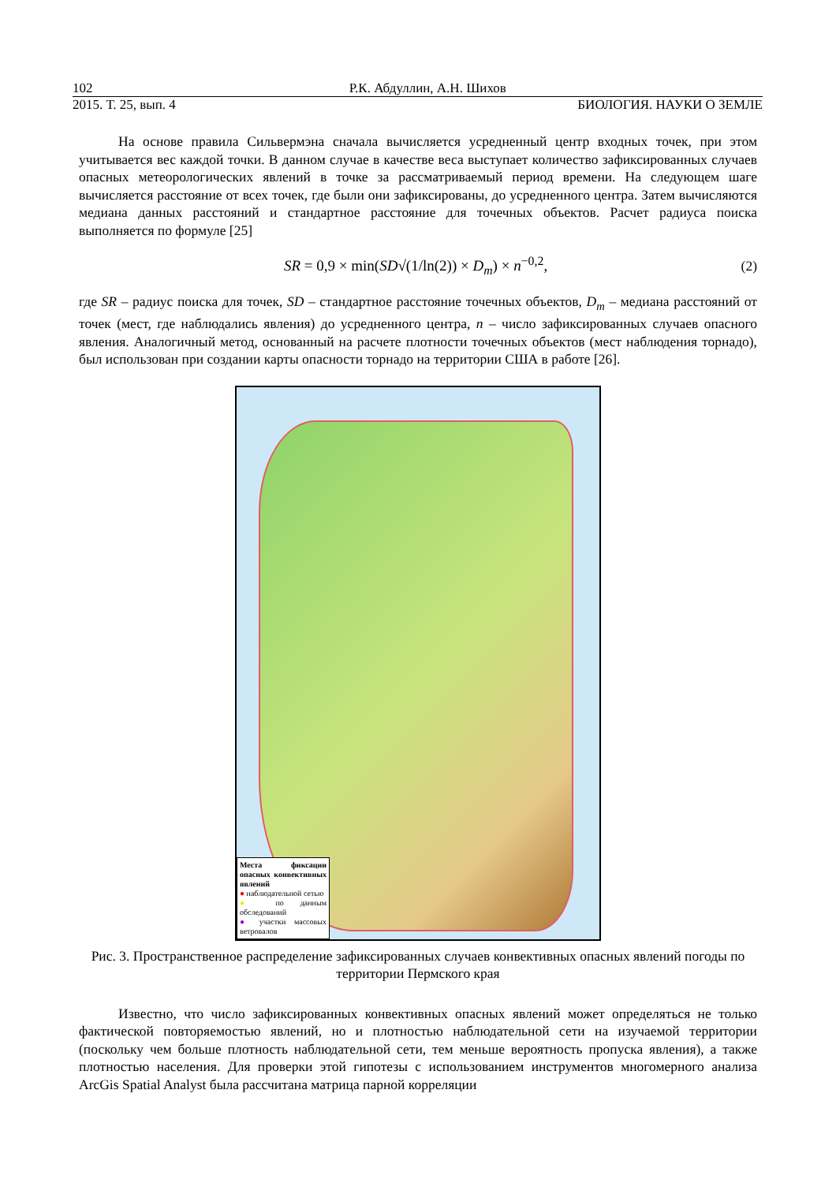102 Р.К. Абдуллин, А.Н. Шихов
2015. Т. 25, вып. 4 БИОЛОГИЯ. НАУКИ О ЗЕМЛЕ
На основе правила Сильвермэна сначала вычисляется усредненный центр входных точек, при этом учитывается вес каждой точки. В данном случае в качестве веса выступает количество зафиксированных случаев опасных метеорологических явлений в точке за рассматриваемый период времени. На следующем шаге вычисляется расстояние от всех точек, где были они зафиксированы, до усредненного центра. Затем вычисляются медиана данных расстояний и стандартное расстояние для точечных объектов. Расчет радиуса поиска выполняется по формуле [25]
SR = 0,9 × min(SD√(1/ln(2)) × D<sub>m</sub>) × n<sup>−0,2</sup>, (2)
где SR – радиус поиска для точек, SD – стандартное расстояние точечных объектов, D<sub>m</sub> – медиана расстояний от точек (мест, где наблюдались явления) до усредненного центра, n – число зафиксированных случаев опасного явления. Аналогичный метод, основанный на расчете плотности точечных объектов (мест наблюдения торнадо), был использован при создании карты опасности торнадо на территории США в работе [26].
Места фиксации опасных конвективных явлений
● наблюдательной сетью
● по данным обследований
● участки массовых ветровалов
Рис. 3. Пространственное распределение зафиксированных случаев конвективных опасных явлений погоды по территории Пермского края
Известно, что число зафиксированных конвективных опасных явлений может определяться не только фактической повторяемостью явлений, но и плотностью наблюдательной сети на изучаемой территории (поскольку чем больше плотность наблюдательной сети, тем меньше вероятность пропуска явления), а также плотностью населения. Для проверки этой гипотезы с использованием инструментов многомерного анализа ArcGis Spatial Analyst была рассчитана матрица парной корреляции